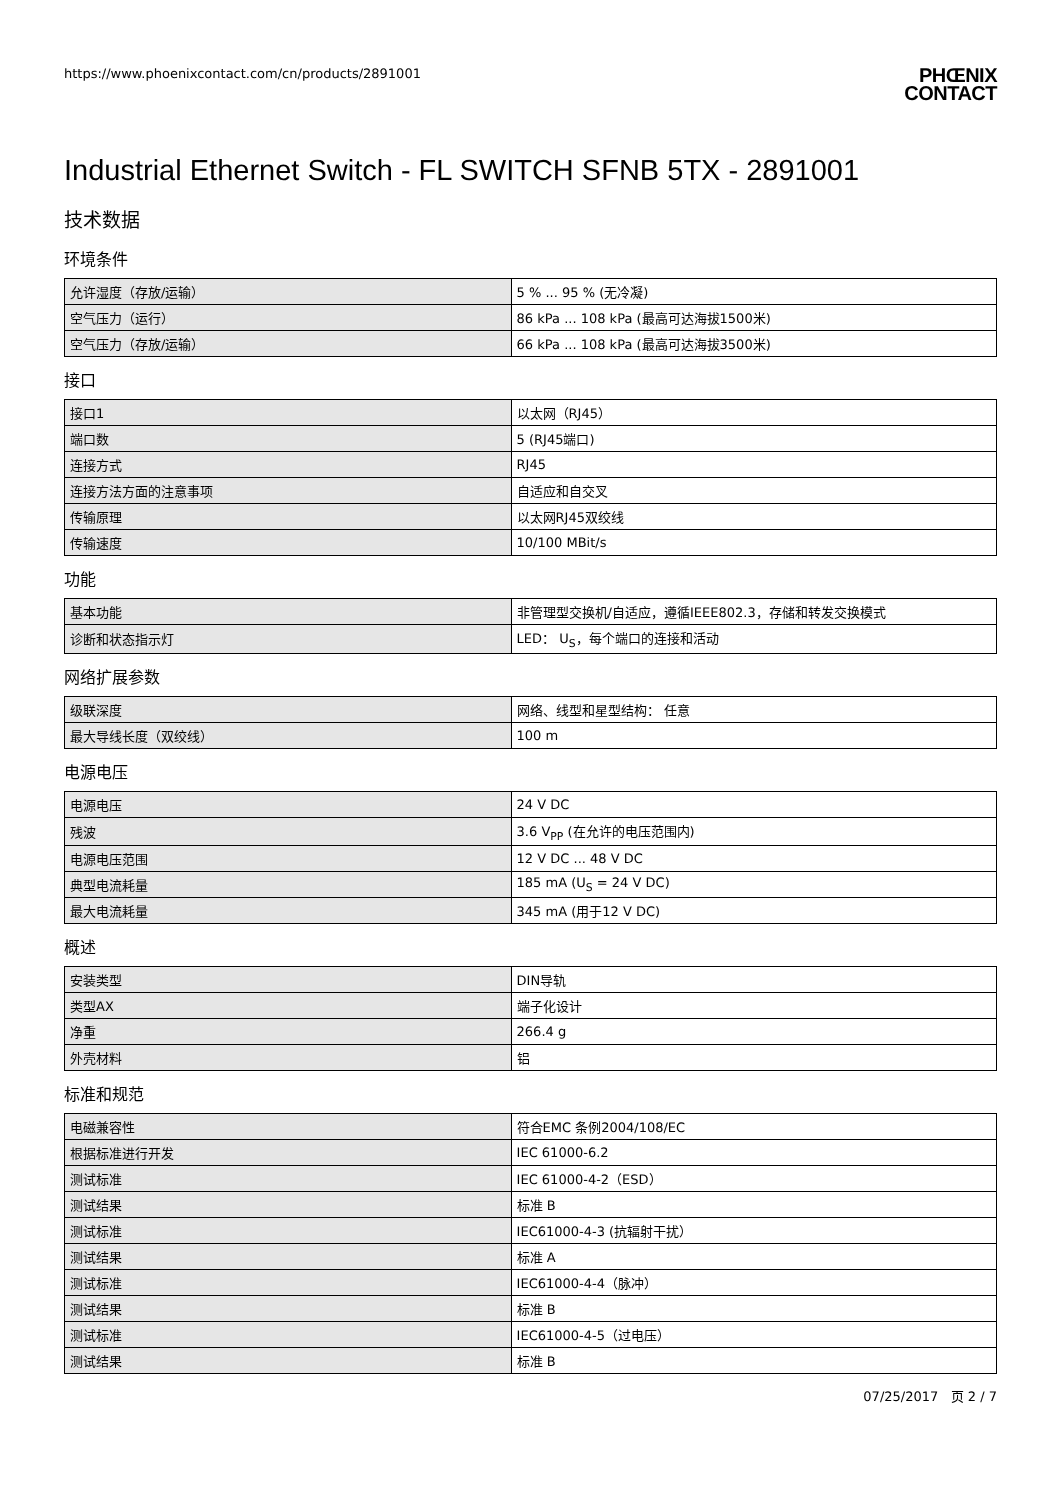https://www.phoenixcontact.com/cn/products/2891001
PHŒNIX
CONTACT
Industrial Ethernet Switch - FL SWITCH SFNB 5TX - 2891001
技术数据
环境条件
| 允许湿度（存放/运输） | 5 % ... 95 % (无冷凝) |
| 空气压力（运行） | 86 kPa ... 108 kPa (最高可达海拔1500米) |
| 空气压力（存放/运输） | 66 kPa ... 108 kPa (最高可达海拔3500米) |
接口
| 接口1 | 以太网（RJ45） |
| 端口数 | 5 (RJ45端口) |
| 连接方式 | RJ45 |
| 连接方法方面的注意事项 | 自适应和自交叉 |
| 传输原理 | 以太网RJ45双绞线 |
| 传输速度 | 10/100 MBit/s |
功能
| 基本功能 | 非管理型交换机/自适应，遵循IEEE802.3，存储和转发交换模式 |
| 诊断和状态指示灯 | LED： U<sub>S</sub>，每个端口的连接和活动 |
网络扩展参数
| 级联深度 | 网络、线型和星型结构： 任意 |
| 最大导线长度（双绞线） | 100 m |
电源电压
| 电源电压 | 24 V DC |
| 残波 | 3.6 V<sub>PP</sub> (在允许的电压范围内) |
| 电源电压范围 | 12 V DC ... 48 V DC |
| 典型电流耗量 | 185 mA (U<sub>S</sub> = 24 V DC) |
| 最大电流耗量 | 345 mA (用于12 V DC) |
概述
| 安装类型 | DIN导轨 |
| 类型AX | 端子化设计 |
| 净重 | 266.4 g |
| 外壳材料 | 铝 |
标准和规范
| 电磁兼容性 | 符合EMC 条例2004/108/EC |
| 根据标准进行开发 | IEC 61000-6.2 |
| 测试标准 | IEC 61000-4-2（ESD） |
| 测试结果 | 标准 B |
| 测试标准 | IEC61000-4-3 (抗辐射干扰） |
| 测试结果 | 标准 A |
| 测试标准 | IEC61000-4-4（脉冲） |
| 测试结果 | 标准 B |
| 测试标准 | IEC61000-4-5（过电压） |
| 测试结果 | 标准 B |
07/25/2017 页 2 / 7